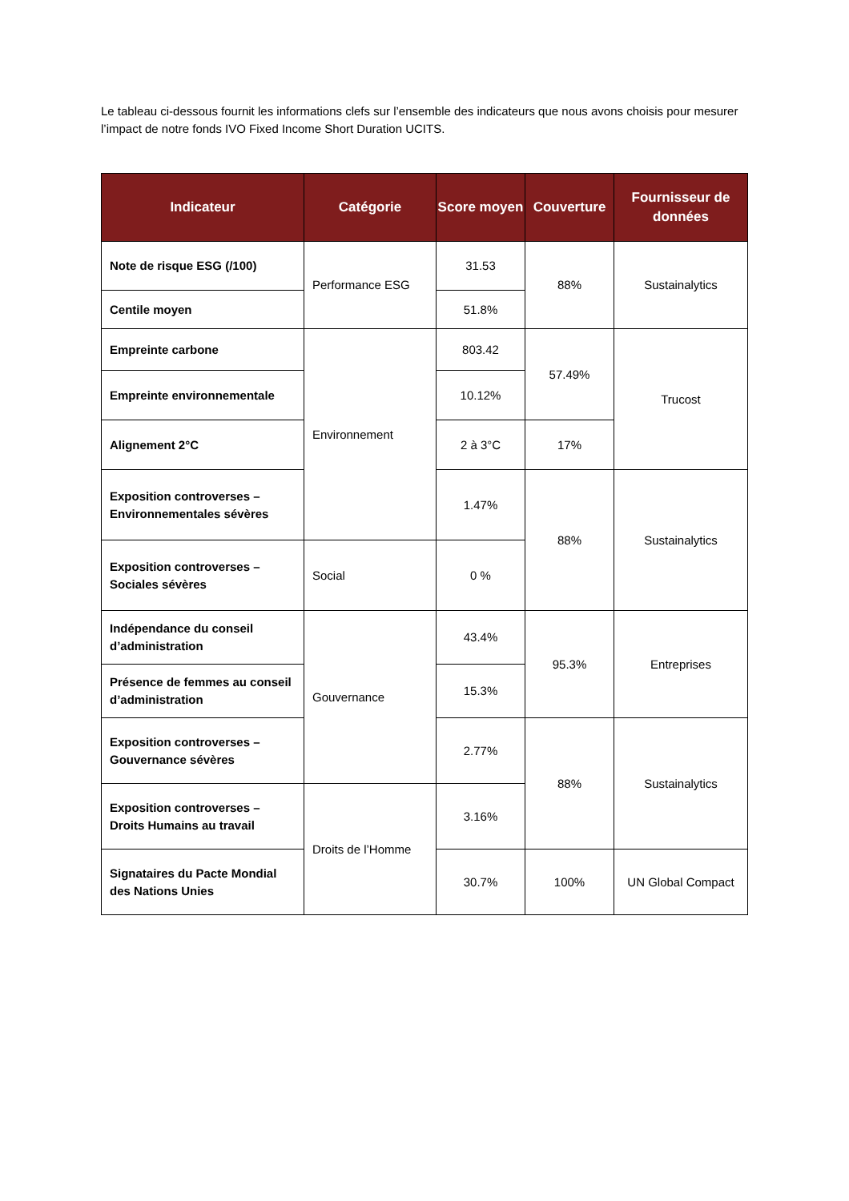Le tableau ci-dessous fournit les informations clefs sur l’ensemble des indicateurs que nous avons choisis pour mesurer l’impact de notre fonds IVO Fixed Income Short Duration UCITS.
| Indicateur | Catégorie | Score moyen | Couverture | Fournisseur de données |
| --- | --- | --- | --- | --- |
| Note de risque ESG (/100) | Performance ESG | 31.53 | 88% | Sustainalytics |
| Centile moyen | | 51.8% | | |
| Empreinte carbone | Environnement | 803.42 | 57.49% | Trucost |
| Empreinte environnementale | | 10.12% | | |
| Alignement 2°C | | 2 à 3°C | 17% | |
| Exposition controverses – Environnementales sévères | | 1.47% | 88% | Sustainalytics |
| Exposition controverses – Sociales sévères | Social | 0 % | | |
| Indépendance du conseil d’administration | Gouvernance | 43.4% | 95.3% | Entreprises |
| Présence de femmes au conseil d’administration | | 15.3% | | |
| Exposition controverses – Gouvernance sévères | | 2.77% | 88% | Sustainalytics |
| Exposition controverses – Droits Humains au travail | Droits de l’Homme | 3.16% | | |
| Signataires du Pacte Mondial des Nations Unies | | 30.7% | 100% | UN Global Compact |